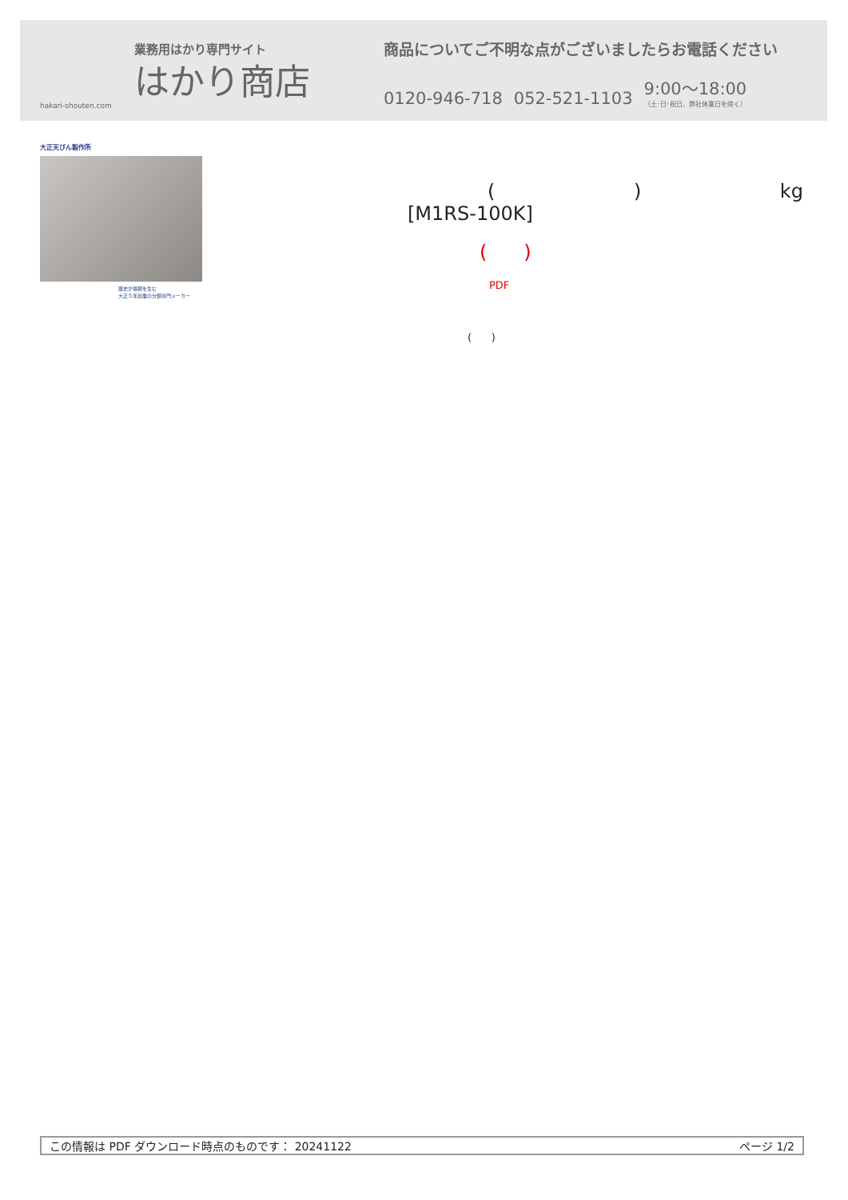業務用はかり専門サイト
はかり商店
hakari-shouten.com
商品についてご不明な点がございましたらお電話ください
0120-946-718 052-521-1103 9:00〜18:00
（土･日･祝日、弊社休業日を除く）
大正天びん製作所
歴史が信頼を生む
大正５年創業の分銅専門メーカー
() kg
[M1RS-100K]
( )
PDF
( )
この情報は PDF ダウンロード時点のものです： 20241122 ページ 1/2